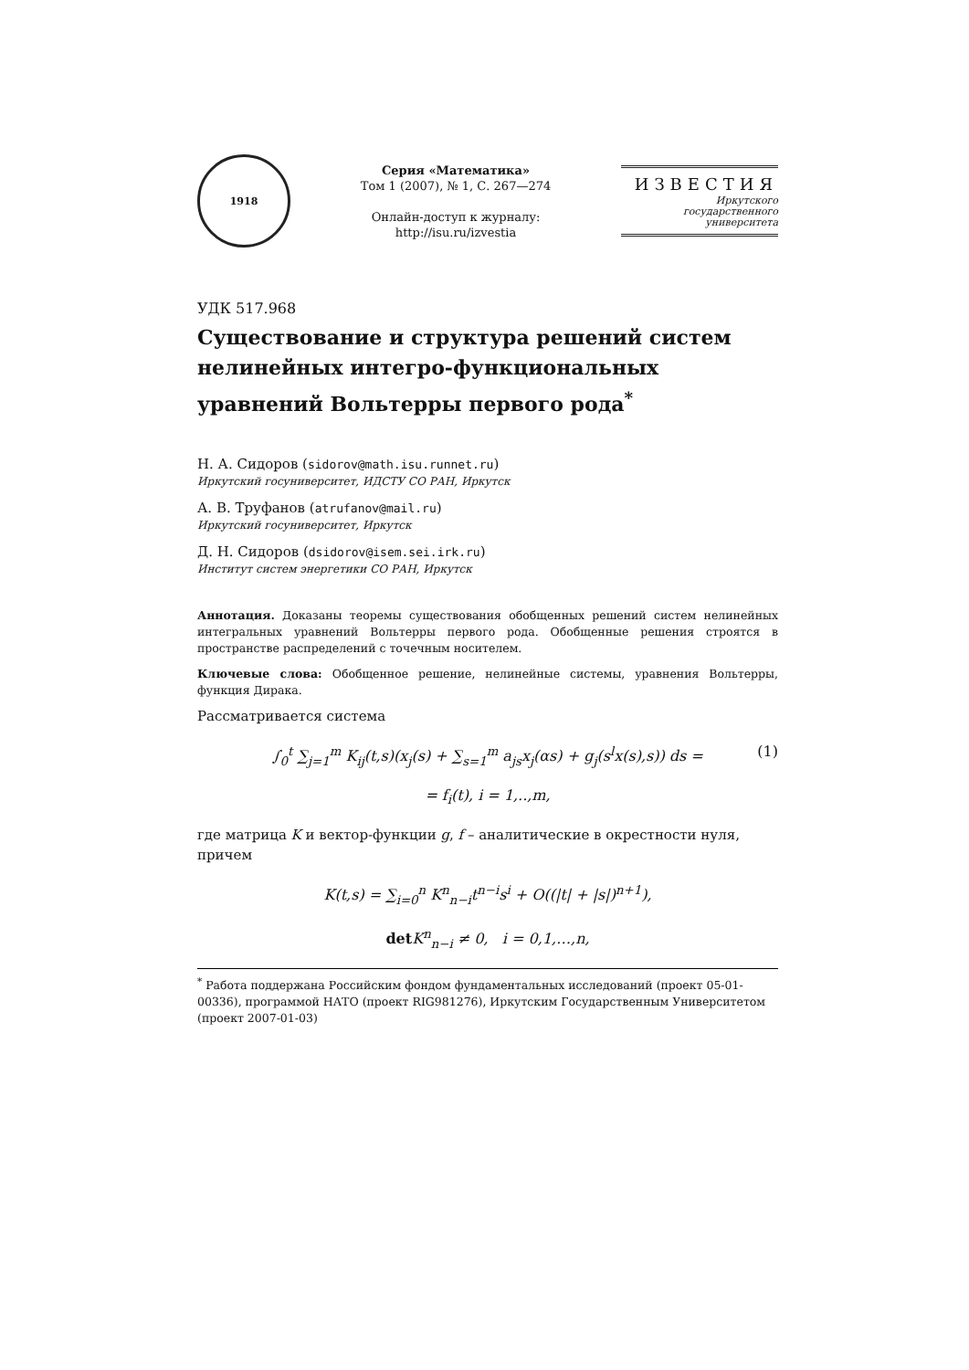1918
Серия «Математика»
Том 1 (2007), № 1, С. 267—274
Онлайн-доступ к журналу:
http://isu.ru/izvestia
ИЗВЕСТИЯ
Иркутского
государственного
университета
УДК 517.968
Существование и структура решений систем нелинейных интегро-функциональных уравнений Вольтерры первого рода<sup>*</sup>
Н. А. Сидоров (sidorov@math.isu.runnet.ru)
Иркутский госуниверситет, ИДСТУ СО РАН, Иркутск
А. В. Труфанов (atrufanov@mail.ru)
Иркутский госуниверситет, Иркутск
Д. Н. Сидоров (dsidorov@isem.sei.irk.ru)
Институт систем энергетики СО РАН, Иркутск
Аннотация. Доказаны теоремы существования обобщенных решений систем нелинейных интегральных уравнений Вольтерры первого рода. Обобщенные решения строятся в пространстве распределений с точечным носителем.
Ключевые слова: Обобщенное решение, нелинейные системы, уравнения Вольтерры, функция Дирака.
Рассматривается система
∫<sub>0</sub><sup>t</sup> ∑<sub>j=1</sub><sup>m</sup> K<sub>ij</sub>(t,s)(x<sub>j</sub>(s) + ∑<sub>s=1</sub><sup>m</sup> a<sub>js</sub>x<sub>j</sub>(αs) + g<sub>j</sub>(s<sup>l</sup>x(s),s)) ds = (1)
= f<sub>i</sub>(t), i = 1,..,m,
где матрица K и вектор-функции g, f – аналитические в окрестности нуля, причем
K(t,s) = ∑<sub>i=0</sub><sup>n</sup> K<sup>n</sup><sub>n−i</sub>t<sup>n−i</sup>s<sup>i</sup> + O((|t| + |s|)<sup>n+1</sup>),
det K<sup>n</sup><sub>n−i</sub> ≠ 0, i = 0,1,…,n,
<sup>*</sup> Работа поддержана Российским фондом фундаментальных исследований (проект 05-01-00336), программой НАТО (проект RIG981276), Иркутским Государственным Университетом (проект 2007-01-03)